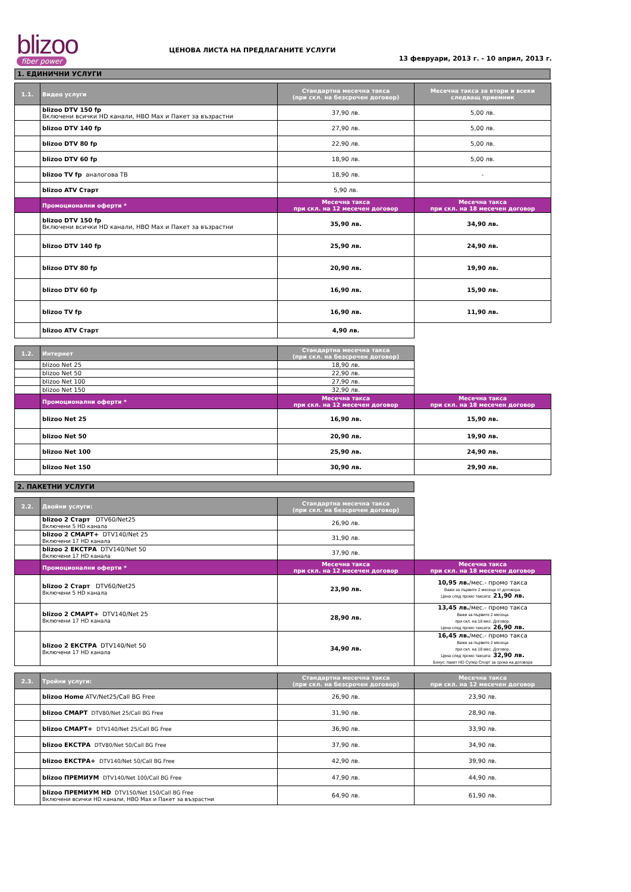blizoo
fiber power
ЦЕНОВА ЛИСТА НА ПРЕДЛАГАНИТЕ УСЛУГИ
13 февруари, 2013 г. - 10 април, 2013 г.
1. ЕДИНИЧНИ УСЛУГИ
| 1.1. | Видео услуги | Стандартна месечна такса (при скл. на безсрочен договор) | Месечна такса за втори и всеки следващ приемник |
| --- | --- | --- | --- |
| | blizoo DTV 150 fp Включени всички HD канали, HBO Max и Пакет за възрастни | 37,90 лв. | 5,00 лв. |
| | blizoo DTV 140 fp | 27,90 лв. | 5,00 лв. |
| | blizoo DTV 80 fp | 22,90 лв. | 5,00 лв. |
| | blizoo DTV 60 fp | 18,90 лв. | 5,00 лв. |
| | blizoo TV fp аналогова ТВ | 18,90 лв. | - |
| | blizoo ATV Старт | 5,90 лв. | |
| | Промоционални оферти * | Месечна такса при скл. на 12 месечен договор | Месечна такса при скл. на 18 месечен договор |
| | blizoo DTV 150 fp Включени всички HD канали, HBO Max и Пакет за възрастни | 35,90 лв. | 34,90 лв. |
| | blizoo DTV 140 fp | 25,90 лв. | 24,90 лв. |
| | blizoo DTV 80 fp | 20,90 лв. | 19,90 лв. |
| | blizoo DTV 60 fp | 16,90 лв. | 15,90 лв. |
| | blizoo TV fp | 16,90 лв. | 11,90 лв. |
| | blizoo ATV Старт | 4,90 лв. | |
| 1.2. | Интернет | Стандартна месечна такса (при скл. на безсрочен договор) | |
| --- | --- | --- | --- |
| | blizoo Net 25 | 18,90 лв. | |
| | blizoo Net 50 | 22,90 лв. | |
| | blizoo Net 100 | 27,90 лв. | |
| | blizoo Net 150 | 32,90 лв. | |
| | Промоционални оферти * | Месечна такса при скл. на 12 месечен договор | Месечна такса при скл. на 18 месечен договор |
| | blizoo Net 25 | 16,90 лв. | 15,90 лв. |
| | blizoo Net 50 | 20,90 лв. | 19,90 лв. |
| | blizoo Net 100 | 25,90 лв. | 24,90 лв. |
| | blizoo Net 150 | 30,90 лв. | 29,90 лв. |
2. ПАКЕТНИ УСЛУГИ
| 2.2. | Двойни услуги: | Стандартна месечна такса (при скл. на безсрочен договор) | |
| --- | --- | --- | --- |
| | blizoo 2 Старт DTV60/Net25 Включени 5 HD канала | 26,90 лв. | |
| | blizoo 2 СМАРТ+ DTV140/Net 25 Включени 17 HD канала | 31,90 лв. | |
| | blizoo 2 ЕКСТРА DTV140/Net 50 Включени 17 HD канала | 37,90 лв. | |
| | Промоционални оферти * | Месечна такса при скл. на 12 месечен договор | Месечна такса при скл. на 18 месечен договор |
| | blizoo 2 Старт DTV60/Net25 Включени 5 HD канала | 23,90 лв. | 10,95 лв. /мес.- промо такса Важи за първите 2 месеца от договора. Цена след промо таксата: 21,90 лв. |
| | blizoo 2 СМАРТ+ DTV140/Net 25 Включени 17 HD канала | 28,90 лв. | 13,45 лв. /мес.- промо такса Важи за първите 2 месеца при скл. на 18 мес. Договор. Цена след промо таксата: 26,90 лв. |
| | blizoo 2 ЕКСТРА DTV140/Net 50 Включени 17 HD канала | 34,90 лв. | 16,45 лв. /мес.- промо такса Важи за първите 2 месеца при скл. на 18 мес. Договор. Цена след промо таксата: 32,90 лв. Бонус: пакет HD Супер Спорт за срока на договора |
| 2.3. | Тройни услуги: | Стандартна месечна такса (при скл. на безсрочен договор) | Месечна такса при скл. на 12 месечен договор |
| --- | --- | --- | --- |
| | blizoo Home ATV/Net25/Call BG Free | 26,90 лв. | 23,90 лв. |
| | blizoo СМАРТ DTV80/Net 25/Call BG Free | 31,90 лв. | 28,90 лв. |
| | blizoo СМАРТ+ DTV140/Net 25/Call BG Free | 36,90 лв. | 33,90 лв. |
| | blizoo ЕКСТРА DTV80/Net 50/Call BG Free | 37,90 лв. | 34,90 лв. |
| | blizoo ЕКСТРА+ DTV140/Net 50/Call BG Free | 42,90 лв. | 39,90 лв. |
| | blizoo ПРЕМИУМ DTV140/Net 100/Call BG Free | 47,90 лв. | 44,90 лв. |
| | blizoo ПРЕМИУМ HD DTV150/Net 150/Call BG Free Включени всички HD канали, HBO Max и Пакет за възрастни | 64,90 лв. | 61,90 лв. |